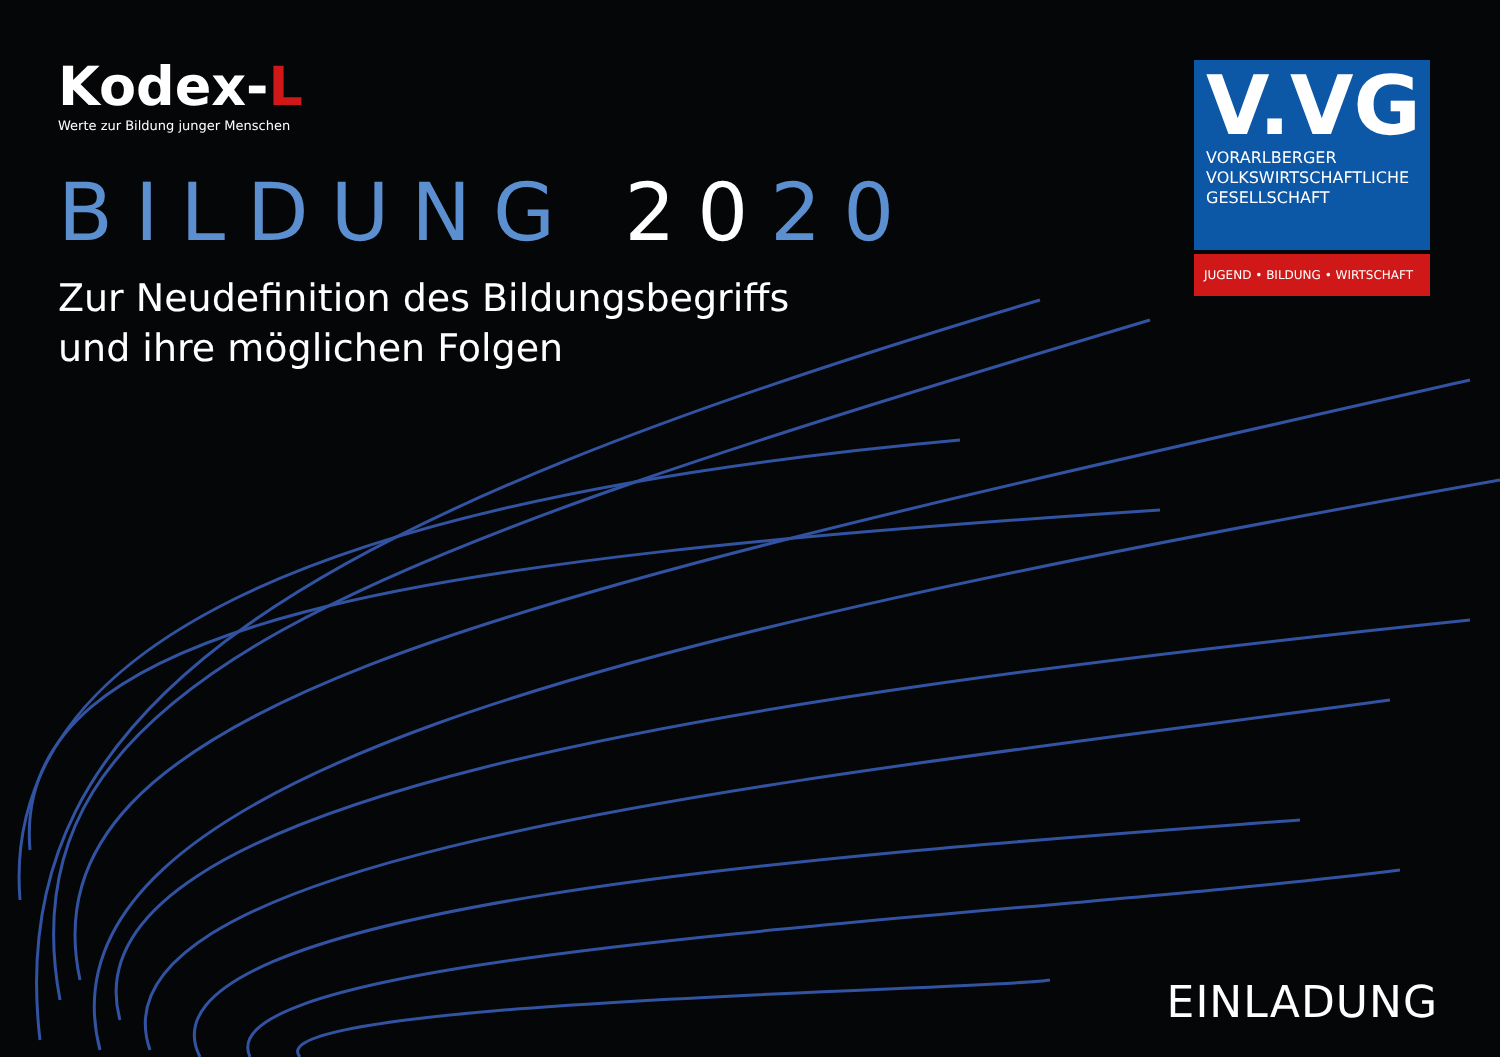Kodex-L
Werte zur Bildung junger Menschen
BILDUNG 2020
Zur Neudefinition des Bildungsbegriffs
und ihre möglichen Folgen
V.VG
VORARLBERGER
VOLKSWIRTSCHAFTLICHE
GESELLSCHAFT
JUGEND • BILDUNG • WIRTSCHAFT
EINLADUNG